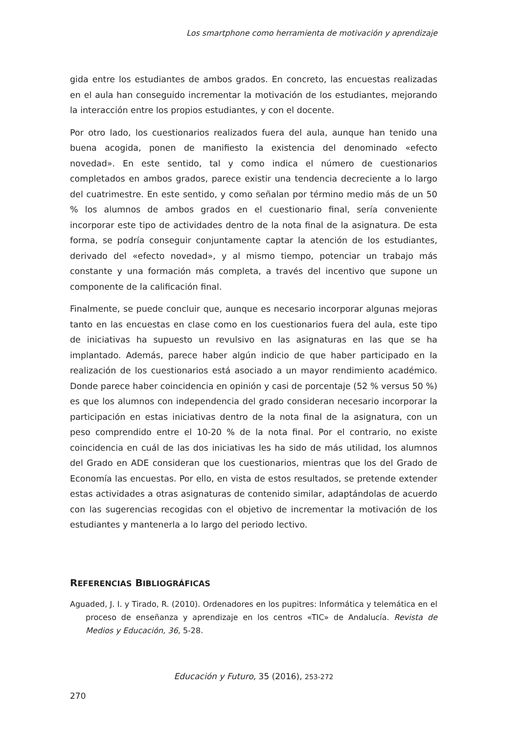Los smartphone como herramienta de motivación y aprendizaje
gida entre los estudiantes de ambos grados. En concreto, las encuestas realizadas en el aula han conseguido incrementar la motivación de los estudiantes, mejorando la interacción entre los propios estudiantes, y con el docente.
Por otro lado, los cuestionarios realizados fuera del aula, aunque han tenido una buena acogida, ponen de manifiesto la existencia del denominado «efecto novedad». En este sentido, tal y como indica el número de cuestionarios completados en ambos grados, parece existir una tendencia decreciente a lo largo del cuatrimestre. En este sentido, y como señalan por término medio más de un 50 % los alumnos de ambos grados en el cuestionario final, sería conveniente incorporar este tipo de actividades dentro de la nota final de la asignatura. De esta forma, se podría conseguir conjuntamente captar la atención de los estudiantes, derivado del «efecto novedad», y al mismo tiempo, potenciar un trabajo más constante y una formación más completa, a través del incentivo que supone un componente de la calificación final.
Finalmente, se puede concluir que, aunque es necesario incorporar algunas mejoras tanto en las encuestas en clase como en los cuestionarios fuera del aula, este tipo de iniciativas ha supuesto un revulsivo en las asignaturas en las que se ha implantado. Además, parece haber algún indicio de que haber participado en la realización de los cuestionarios está asociado a un mayor rendimiento académico. Donde parece haber coincidencia en opinión y casi de porcentaje (52 % versus 50 %) es que los alumnos con independencia del grado consideran necesario incorporar la participación en estas iniciativas dentro de la nota final de la asignatura, con un peso comprendido entre el 10-20 % de la nota final. Por el contrario, no existe coincidencia en cuál de las dos iniciativas les ha sido de más utilidad, los alumnos del Grado en ADE consideran que los cuestionarios, mientras que los del Grado de Economía las encuestas. Por ello, en vista de estos resultados, se pretende extender estas actividades a otras asignaturas de contenido similar, adaptándolas de acuerdo con las sugerencias recogidas con el objetivo de incrementar la motivación de los estudiantes y mantenerla a lo largo del periodo lectivo.
REFERENCIAS BIBLIOGRÁFICAS
Aguaded, J. I. y Tirado, R. (2010). Ordenadores en los pupitres: Informática y telemática en el proceso de enseñanza y aprendizaje en los centros «TIC» de Andalucía. Revista de Medios y Educación, 36, 5-28.
Educación y Futuro, 35 (2016), 253-272
270